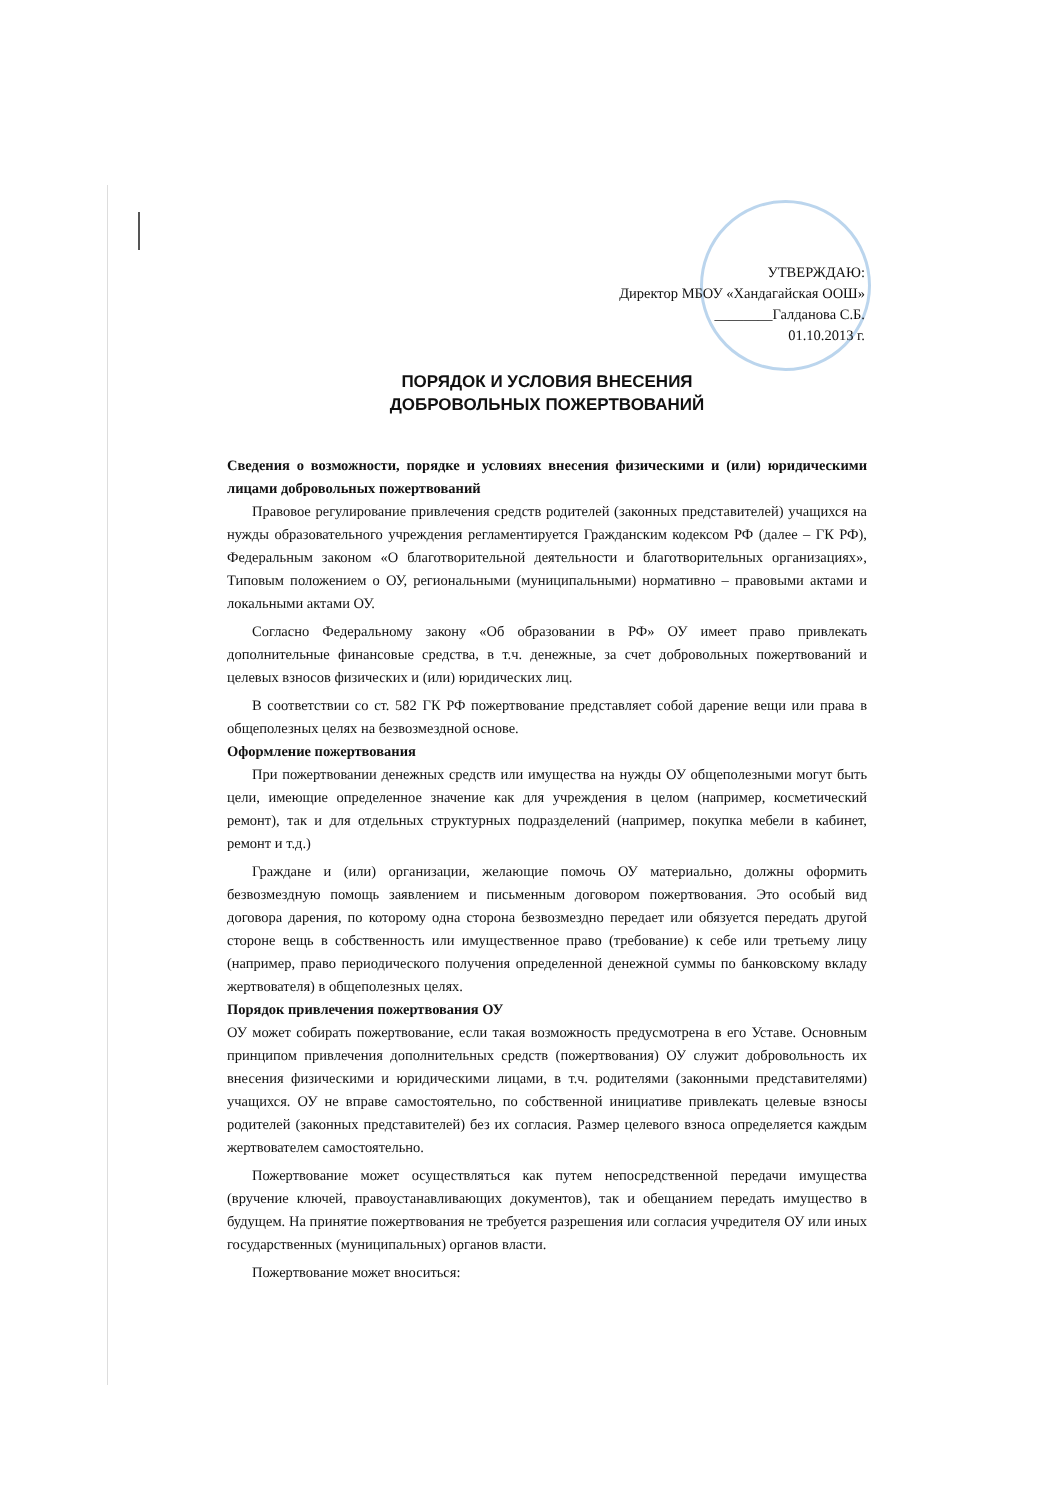УТВЕРЖДАЮ:
Директор МБОУ «Хандагайская ООШ»
________Галданова С.Б.
01.10.2013 г.
ПОРЯДОК И УСЛОВИЯ ВНЕСЕНИЯ
ДОБРОВОЛЬНЫХ ПОЖЕРТВОВАНИЙ
Сведения о возможности, порядке и условиях внесения физическими и (или) юридическими лицами добровольных пожертвований
Правовое регулирование привлечения средств родителей (законных представителей) учащихся на нужды образовательного учреждения регламентируется Гражданским кодексом РФ (далее – ГК РФ), Федеральным законом «О благотворительной деятельности и благотворительных организациях», Типовым положением о ОУ, региональными (муниципальными) нормативно – правовыми актами и локальными актами ОУ.
Согласно Федеральному закону «Об образовании в РФ» ОУ имеет право привлекать дополнительные финансовые средства, в т.ч. денежные, за счет добровольных пожертвований и целевых взносов физических и (или) юридических лиц.
В соответствии со ст. 582 ГК РФ пожертвование представляет собой дарение вещи или права в общеполезных целях на безвозмездной основе.
Оформление пожертвования
При пожертвовании денежных средств или имущества на нужды ОУ общеполезными могут быть цели, имеющие определенное значение как для учреждения в целом (например, косметический ремонт), так и для отдельных структурных подразделений (например, покупка мебели в кабинет, ремонт и т.д.)
Граждане и (или) организации, желающие помочь ОУ материально, должны оформить безвозмездную помощь заявлением и письменным договором пожертвования. Это особый вид договора дарения, по которому одна сторона безвозмездно передает или обязуется передать другой стороне вещь в собственность или имущественное право (требование) к себе или третьему лицу (например, право периодического получения определенной денежной суммы по банковскому вкладу жертвователя) в общеполезных целях.
Порядок привлечения пожертвования ОУ
ОУ может собирать пожертвование, если такая возможность предусмотрена в его Уставе. Основным принципом привлечения дополнительных средств (пожертвования) ОУ служит добровольность их внесения физическими и юридическими лицами, в т.ч. родителями (законными представителями) учащихся. ОУ не вправе самостоятельно, по собственной инициативе привлекать целевые взносы родителей (законных представителей) без их согласия. Размер целевого взноса определяется каждым жертвователем самостоятельно.
Пожертвование может осуществляться как путем непосредственной передачи имущества (вручение ключей, правоустанавливающих документов), так и обещанием передать имущество в будущем. На принятие пожертвования не требуется разрешения или согласия учредителя ОУ или иных государственных (муниципальных) органов власти.
Пожертвование может вноситься: